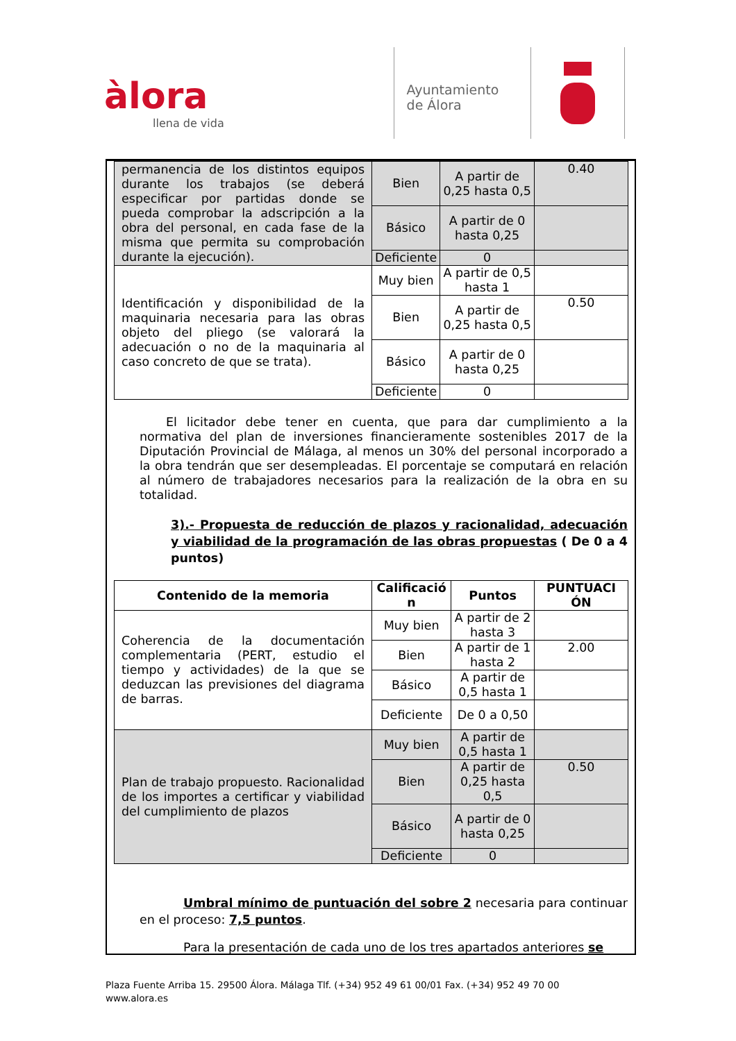àlora
llena de vida
Ayuntamiento
de Álora
| permanencia de los distintos equipos durante los trabajos (se deberá especificar por partidas donde se pueda comprobar la adscripción a la obra del personal, en cada fase de la misma que permita su comprobación durante la ejecución). | Bien | A partir de 0,25 hasta 0,5 | 0.40 |
| | Básico | A partir de 0 hasta 0,25 | |
| | Deficiente | 0 | |
| Identificación y disponibilidad de la maquinaria necesaria para las obras objeto del pliego (se valorará la adecuación o no de la maquinaria al caso concreto de que se trata). | Muy bien | A partir de 0,5 hasta 1 | |
| | Bien | A partir de 0,25 hasta 0,5 | 0.50 |
| | Básico | A partir de 0 hasta 0,25 | |
| | Deficiente | 0 | |
El licitador debe tener en cuenta, que para dar cumplimiento a la normativa del plan de inversiones financieramente sostenibles 2017 de la Diputación Provincial de Málaga, al menos un 30% del personal incorporado a la obra tendrán que ser desempleadas. El porcentaje se computará en relación al número de trabajadores necesarios para la realización de la obra en su totalidad.
3).- Propuesta de reducción de plazos y racionalidad, adecuación y viabilidad de la programación de las obras propuestas ( De 0 a 4 puntos)
| Contenido de la memoria | Calificació n | Puntos | PUNTUACI ÓN |
| --- | --- | --- | --- |
| Coherencia de la documentación complementaria (PERT, estudio el tiempo y actividades) de la que se deduzcan las previsiones del diagrama de barras. | Muy bien | A partir de 2 hasta 3 | |
| | Bien | A partir de 1 hasta 2 | 2.00 |
| | Básico | A partir de 0,5 hasta 1 | |
| | Deficiente | De 0 a 0,50 | |
| Plan de trabajo propuesto. Racionalidad de los importes a certificar y viabilidad del cumplimiento de plazos | Muy bien | A partir de 0,5 hasta 1 | |
| | Bien | A partir de 0,25 hasta 0,5 | 0.50 |
| | Básico | A partir de 0 hasta 0,25 | |
| | Deficiente | 0 | |
Umbral mínimo de puntuación del sobre 2 necesaria para continuar en el proceso: 7,5 puntos.
Para la presentación de cada uno de los tres apartados anteriores se
Plaza Fuente Arriba 15. 29500 Álora. Málaga Tlf. (+34) 952 49 61 00/01 Fax. (+34) 952 49 70 00
www.alora.es